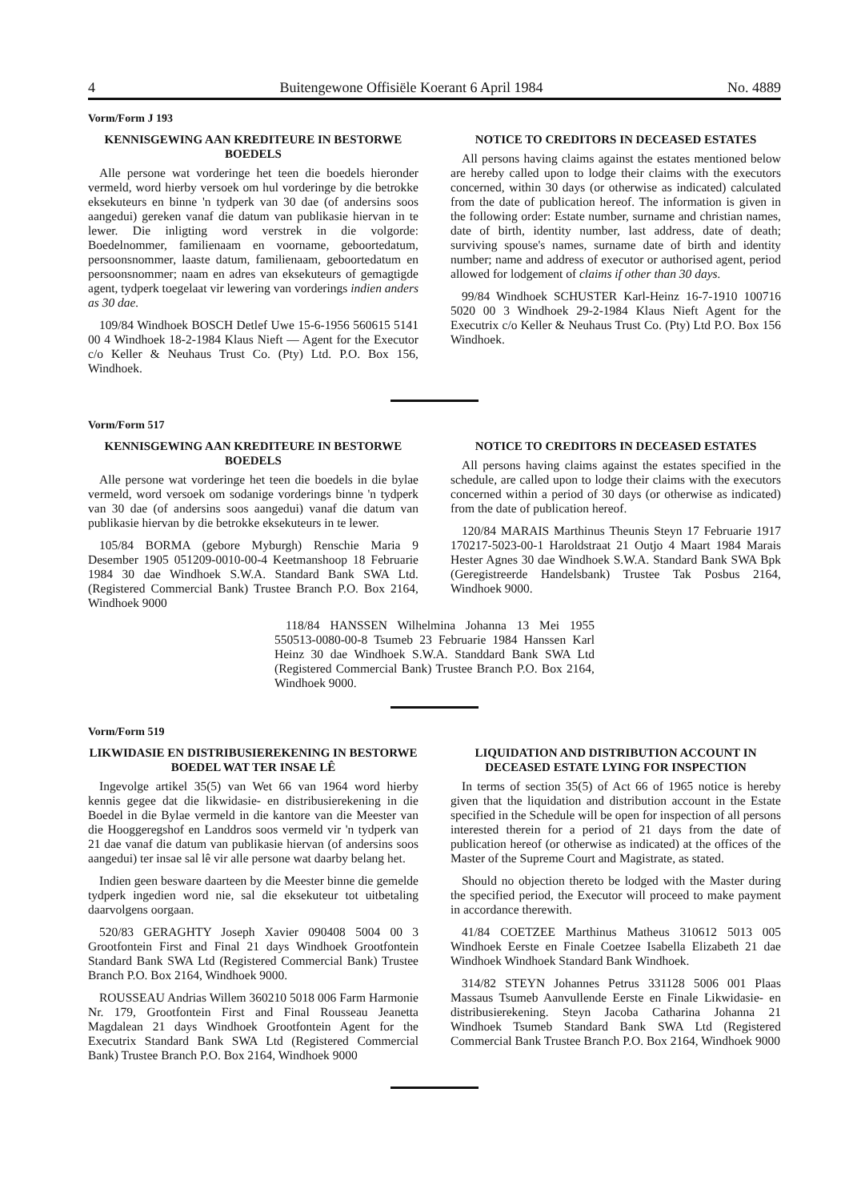4 Buitengewone Offisiële Koerant 6 April 1984 No. 4889
Vorm/Form J 193
KENNISGEWING AAN KREDITEURE IN BESTORWE BOEDELS
Alle persone wat vorderinge het teen die boedels hieronder vermeld, word hierby versoek om hul vorderinge by die betrokke eksekuteurs en binne 'n tydperk van 30 dae (of andersins soos aangedui) gereken vanaf die datum van publikasie hiervan in te lewer. Die inligting word verstrek in die volgorde: Boedelnommer, familienaam en voorname, geboortedatum, persoonsnommer, laaste datum, familienaam, geboortedatum en persoonsnommer; naam en adres van eksekuteurs of gemagtigde agent, tydperk toegelaat vir lewering van vorderings indien anders as 30 dae.
109/84 Windhoek BOSCH Detlef Uwe 15-6-1956 560615 5141 00 4 Windhoek 18-2-1984 Klaus Nieft — Agent for the Executor c/o Keller & Neuhaus Trust Co. (Pty) Ltd. P.O. Box 156, Windhoek.
NOTICE TO CREDITORS IN DECEASED ESTATES
All persons having claims against the estates mentioned below are hereby called upon to lodge their claims with the executors concerned, within 30 days (or otherwise as indicated) calculated from the date of publication hereof. The information is given in the following order: Estate number, surname and christian names, date of birth, identity number, last address, date of death; surviving spouse's names, surname date of birth and identity number; name and address of executor or authorised agent, period allowed for lodgement of claims if other than 30 days.
99/84 Windhoek SCHUSTER Karl-Heinz 16-7-1910 100716 5020 00 3 Windhoek 29-2-1984 Klaus Nieft Agent for the Executrix c/o Keller & Neuhaus Trust Co. (Pty) Ltd P.O. Box 156 Windhoek.
Vorm/Form 517
KENNISGEWING AAN KREDITEURE IN BESTORWE BOEDELS
Alle persone wat vorderinge het teen die boedels in die bylae vermeld, word versoek om sodanige vorderings binne 'n tydperk van 30 dae (of andersins soos aangedui) vanaf die datum van publikasie hiervan by die betrokke eksekuteurs in te lewer.
105/84 BORMA (gebore Myburgh) Renschie Maria 9 Desember 1905 051209-0010-00-4 Keetmanshoop 18 Februarie 1984 30 dae Windhoek S.W.A. Standard Bank SWA Ltd. (Registered Commercial Bank) Trustee Branch P.O. Box 2164, Windhoek 9000
NOTICE TO CREDITORS IN DECEASED ESTATES
All persons having claims against the estates specified in the schedule, are called upon to lodge their claims with the executors concerned within a period of 30 days (or otherwise as indicated) from the date of publication hereof.
120/84 MARAIS Marthinus Theunis Steyn 17 Februarie 1917 170217-5023-00-1 Haroldstraat 21 Outjo 4 Maart 1984 Marais Hester Agnes 30 dae Windhoek S.W.A. Standard Bank SWA Bpk (Geregistreerde Handelsbank) Trustee Tak Posbus 2164, Windhoek 9000.
118/84 HANSSEN Wilhelmina Johanna 13 Mei 1955 550513-0080-00-8 Tsumeb 23 Februarie 1984 Hanssen Karl Heinz 30 dae Windhoek S.W.A. Standdard Bank SWA Ltd (Registered Commercial Bank) Trustee Branch P.O. Box 2164, Windhoek 9000.
Vorm/Form 519
LIKWIDASIE EN DISTRIBUSIEREKENING IN BESTORWE BOEDEL WAT TER INSAE LÊ
Ingevolge artikel 35(5) van Wet 66 van 1964 word hierby kennis gegee dat die likwidasie- en distribusierekening in die Boedel in die Bylae vermeld in die kantore van die Meester van die Hooggeregshof en Landdros soos vermeld vir 'n tydperk van 21 dae vanaf die datum van publikasie hiervan (of andersins soos aangedui) ter insae sal lê vir alle persone wat daarby belang het.
Indien geen besware daarteen by die Meester binne die gemelde tydperk ingedien word nie, sal die eksekuteur tot uitbetaling daarvolgens oorgaan.
520/83 GERAGHTY Joseph Xavier 090408 5004 00 3 Grootfontein First and Final 21 days Windhoek Grootfontein Standard Bank SWA Ltd (Registered Commercial Bank) Trustee Branch P.O. Box 2164, Windhoek 9000.
ROUSSEAU Andrias Willem 360210 5018 006 Farm Harmonie Nr. 179, Grootfontein First and Final Rousseau Jeanetta Magdalean 21 days Windhoek Grootfontein Agent for the Executrix Standard Bank SWA Ltd (Registered Commercial Bank) Trustee Branch P.O. Box 2164, Windhoek 9000
LIQUIDATION AND DISTRIBUTION ACCOUNT IN DECEASED ESTATE LYING FOR INSPECTION
In terms of section 35(5) of Act 66 of 1965 notice is hereby given that the liquidation and distribution account in the Estate specified in the Schedule will be open for inspection of all persons interested therein for a period of 21 days from the date of publication hereof (or otherwise as indicated) at the offices of the Master of the Supreme Court and Magistrate, as stated.
Should no objection thereto be lodged with the Master during the specified period, the Executor will proceed to make payment in accordance therewith.
41/84 COETZEE Marthinus Matheus 310612 5013 005 Windhoek Eerste en Finale Coetzee Isabella Elizabeth 21 dae Windhoek Windhoek Standard Bank Windhoek.
314/82 STEYN Johannes Petrus 331128 5006 001 Plaas Massaus Tsumeb Aanvullende Eerste en Finale Likwidasie- en distribusierekening. Steyn Jacoba Catharina Johanna 21 Windhoek Tsumeb Standard Bank SWA Ltd (Registered Commercial Bank Trustee Branch P.O. Box 2164, Windhoek 9000